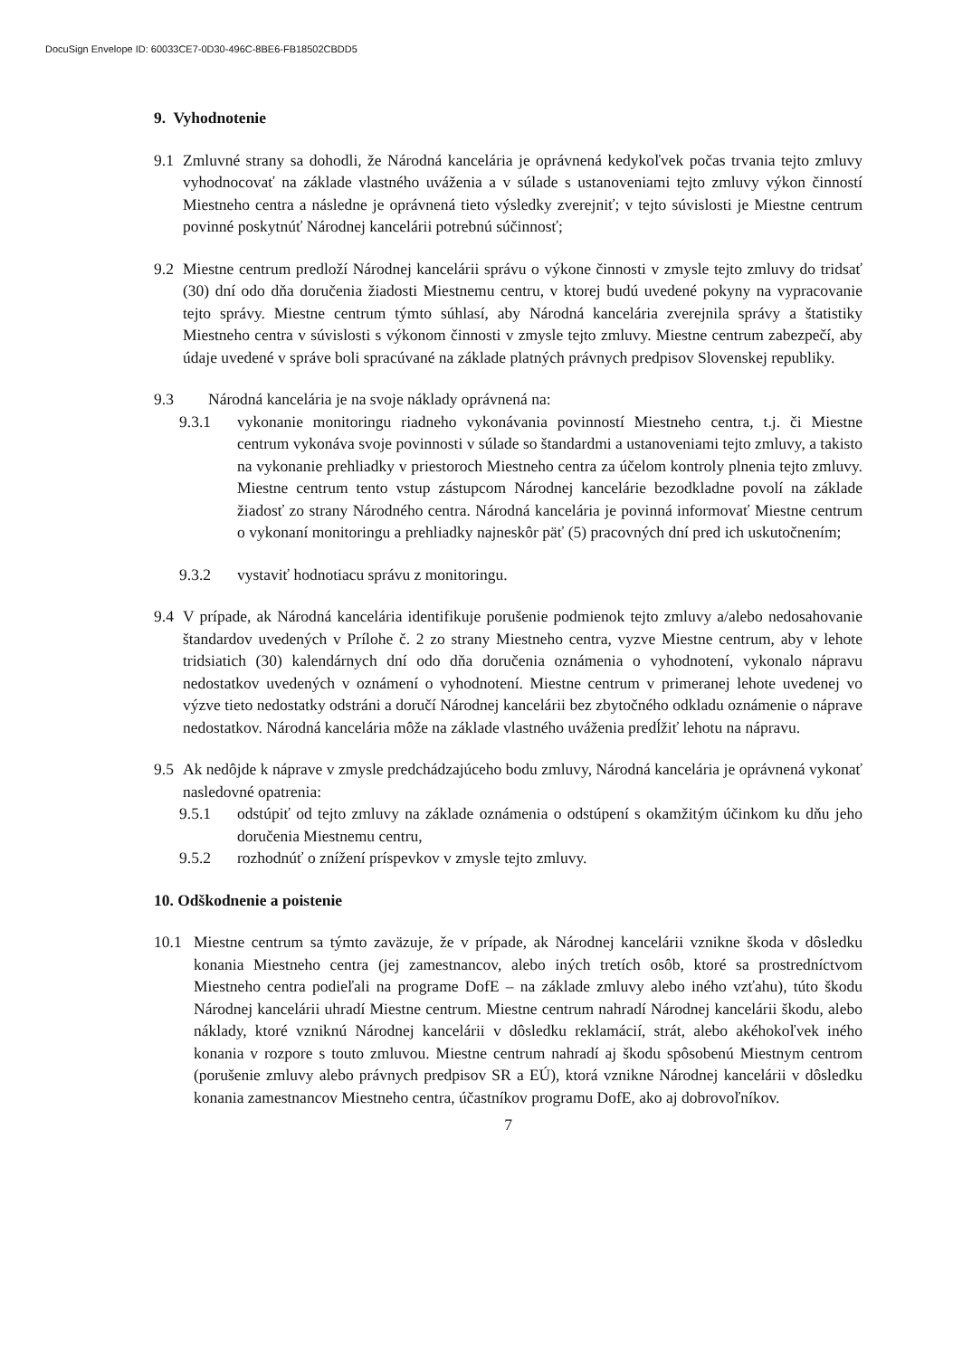DocuSign Envelope ID: 60033CE7-0D30-496C-8BE6-FB18502CBDD5
9. Vyhodnotenie
9.1 Zmluvné strany sa dohodli, že Národná kancelária je oprávnená kedykoľvek počas trvania tejto zmluvy vyhodnocovať na základe vlastného uváženia a v súlade s ustanoveniami tejto zmluvy výkon činností Miestneho centra a následne je oprávnená tieto výsledky zverejniť; v tejto súvislosti je Miestne centrum povinné poskytnúť Národnej kancelárii potrebnú súčinnosť;
9.2 Miestne centrum predloží Národnej kancelárii správu o výkone činnosti v zmysle tejto zmluvy do tridsať (30) dní odo dňa doručenia žiadosti Miestnemu centru, v ktorej budú uvedené pokyny na vypracovanie tejto správy. Miestne centrum týmto súhlasí, aby Národná kancelária zverejnila správy a štatistiky Miestneho centra v súvislosti s výkonom činnosti v zmysle tejto zmluvy. Miestne centrum zabezpečí, aby údaje uvedené v správe boli spracúvané na základe platných právnych predpisov Slovenskej republiky.
9.3 Národná kancelária je na svoje náklady oprávnená na:
9.3.1 vykonanie monitoringu riadneho vykonávania povinností Miestneho centra, t.j. či Miestne centrum vykonáva svoje povinnosti v súlade so štandardmi a ustanoveniami tejto zmluvy, a takisto na vykonanie prehliadky v priestoroch Miestneho centra za účelom kontroly plnenia tejto zmluvy. Miestne centrum tento vstup zástupcom Národnej kancelárie bezodkladne povolí na základe žiadosť zo strany Národného centra. Národná kancelária je povinná informovať Miestne centrum o vykonaní monitoringu a prehliadky najneskôr päť (5) pracovných dní pred ich uskutočnením;
9.3.2 vystaviť hodnotiacu správu z monitoringu.
9.4 V prípade, ak Národná kancelária identifikuje porušenie podmienok tejto zmluvy a/alebo nedosahovanie štandardov uvedených v Prílohe č. 2 zo strany Miestneho centra, vyzve Miestne centrum, aby v lehote tridsiatich (30) kalendárnych dní odo dňa doručenia oznámenia o vyhodnotení, vykonalo nápravu nedostatkov uvedených v oznámení o vyhodnotení. Miestne centrum v primeranej lehote uvedenej vo výzve tieto nedostatky odstráni a doručí Národnej kancelárii bez zbytočného odkladu oznámenie o náprave nedostatkov. Národná kancelária môže na základe vlastného uváženia predĺžiť lehotu na nápravu.
9.5 Ak nedôjde k náprave v zmysle predchádzajúceho bodu zmluvy, Národná kancelária je oprávnená vykonať nasledovné opatrenia:
9.5.1 odstúpiť od tejto zmluvy na základe oznámenia o odstúpení s okamžitým účinkom ku dňu jeho doručenia Miestnemu centru,
9.5.2 rozhodnúť o znížení príspevkov v zmysle tejto zmluvy.
10. Odškodnenie a poistenie
10.1 Miestne centrum sa týmto zaväzuje, že v prípade, ak Národnej kancelárii vznikne škoda v dôsledku konania Miestneho centra (jej zamestnancov, alebo iných tretích osôb, ktoré sa prostredníctvom Miestneho centra podieľali na programe DofE – na základe zmluvy alebo iného vzťahu), túto škodu Národnej kancelárii uhradí Miestne centrum. Miestne centrum nahradí Národnej kancelárii škodu, alebo náklady, ktoré vzniknú Národnej kancelárii v dôsledku reklamácií, strát, alebo akéhokoľvek iného konania v rozpore s touto zmluvou. Miestne centrum nahradí aj škodu spôsobenú Miestnym centrom (porušenie zmluvy alebo právnych predpisov SR a EÚ), ktorá vznikne Národnej kancelárii v dôsledku konania zamestnancov Miestneho centra, účastníkov programu DofE, ako aj dobrovoľníkov.
7